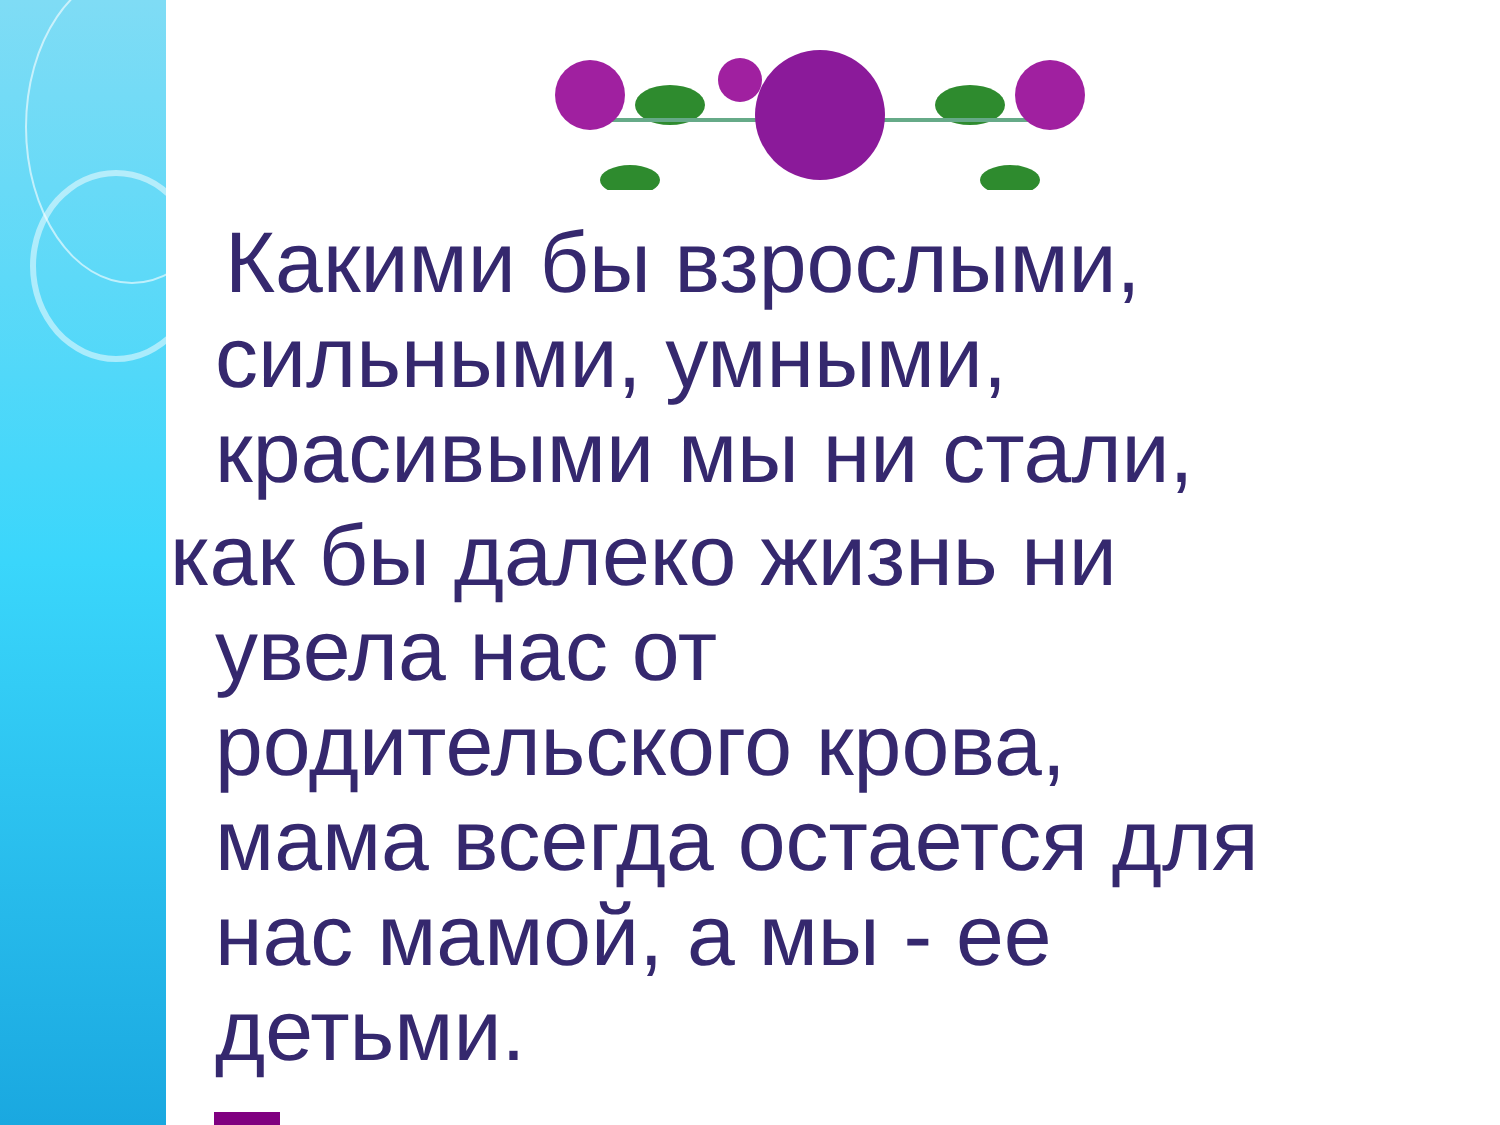Какими бы взрослыми,
сильными, умными,
красивыми мы ни стали,
как бы далеко жизнь ни
увела нас от
родительского крова,
мама всегда остается для
нас мамой, а мы - ее
детьми.